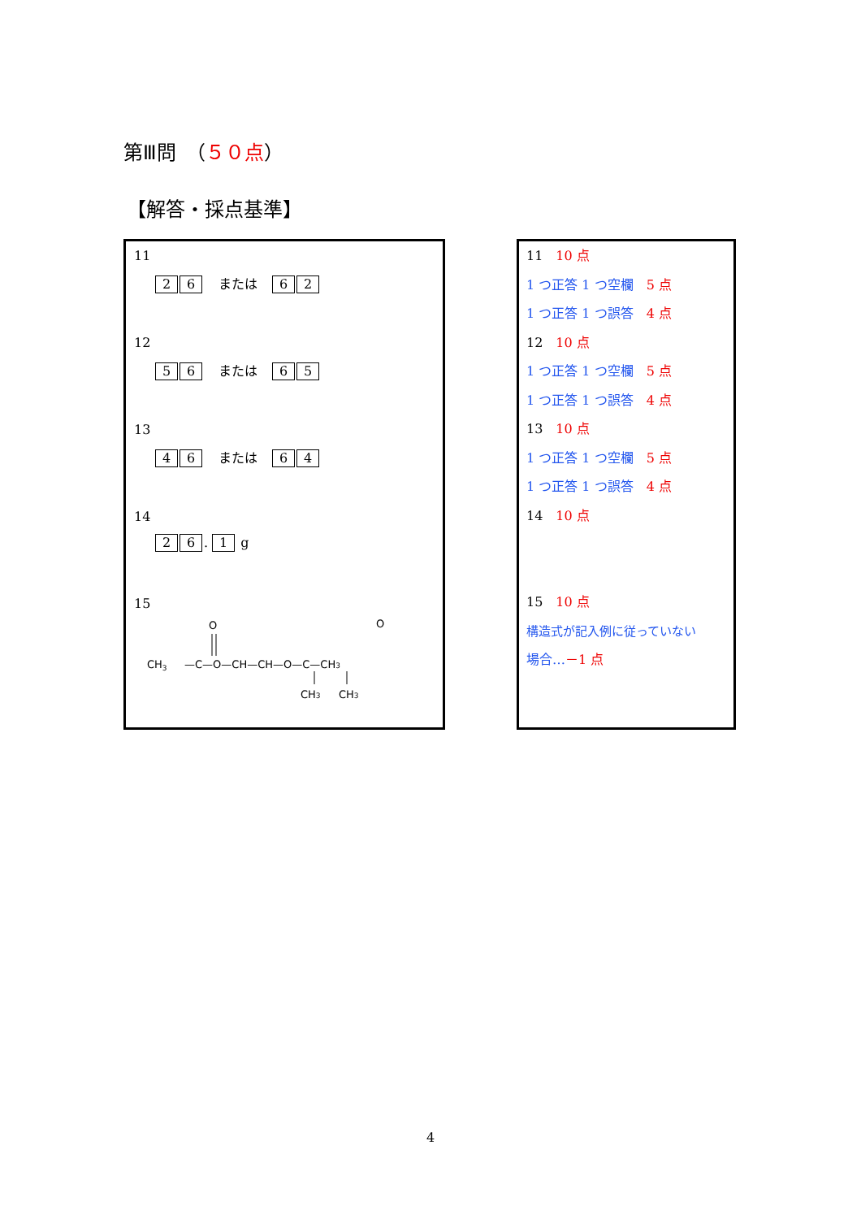第Ⅲ問　（５０点）
【解答・採点基準】
11
2 6 または 6 2
12
5 6 または 6 5
13
4 6 または 6 4
14
2 6. 1 g
15
CH3
O
—C—O—CH—CH—O—C—CH3
O
CH3
CH3
11　10 点
1 つ正答 1 つ空欄　5 点
1 つ正答 1 つ誤答　4 点
12　10 点
1 つ正答 1 つ空欄　5 点
1 つ正答 1 つ誤答　4 点
13　10 点
1 つ正答 1 つ空欄　5 点
1 つ正答 1 つ誤答　4 点
14　10 点
15　10 点
構造式が記入例に従っていない
場合…－1 点
4